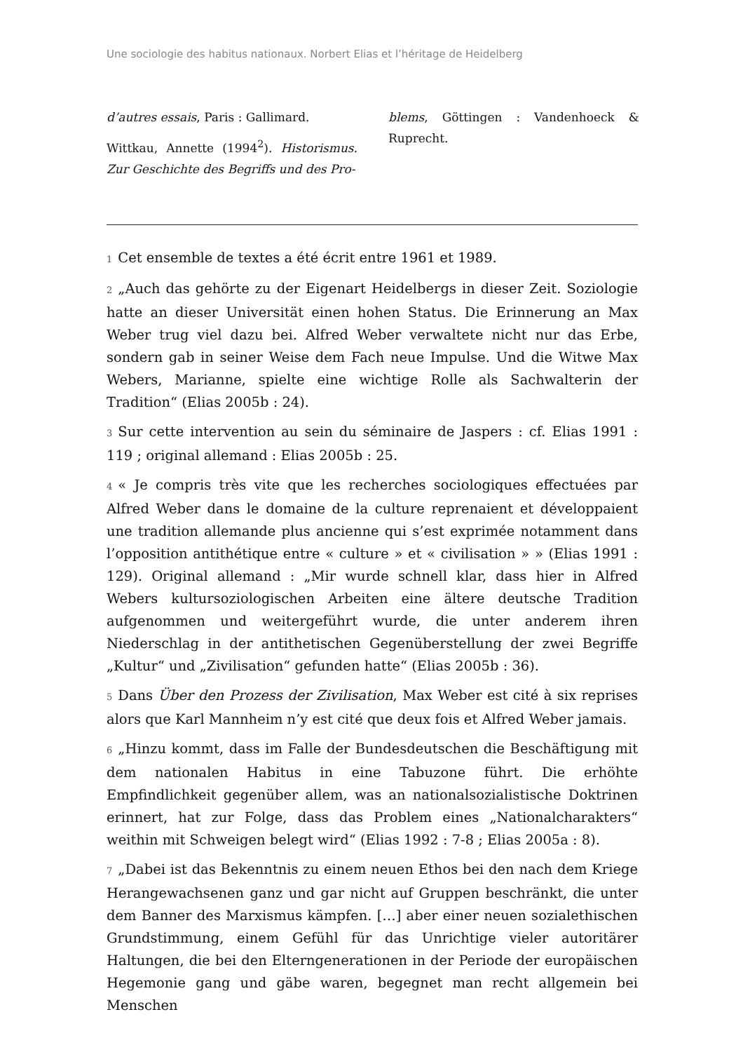Une sociologie des habitus nationaux. Norbert Elias et l’héritage de Heidelberg
d’autres essais, Paris : Gallimard.
Wittkau, Annette (1994<sup>2</sup>). Historismus. Zur Geschichte des Begriffs und des Pro-
blems, Göttingen : Vandenhoeck & Ruprecht.
1 Cet ensemble de textes a été écrit entre 1961 et 1989.
2 „Auch das gehörte zu der Eigenart Heidelbergs in dieser Zeit. Soziologie hatte an dieser Universität einen hohen Status. Die Erinnerung an Max Weber trug viel dazu bei. Alfred Weber verwaltete nicht nur das Erbe, sondern gab in seiner Weise dem Fach neue Impulse. Und die Witwe Max Webers, Marianne, spielte eine wichtige Rolle als Sachwalterin der Tradition“ (Elias 2005b : 24).
3 Sur cette intervention au sein du séminaire de Jaspers : cf. Elias 1991 : 119 ; original allemand : Elias 2005b : 25.
4 « Je compris très vite que les recherches sociologiques effectuées par Alfred Weber dans le domaine de la culture reprenaient et développaient une tradition allemande plus ancienne qui s’est exprimée notamment dans l’opposition antithétique entre « culture » et « civilisation » » (Elias 1991 : 129). Original allemand : „Mir wurde schnell klar, dass hier in Alfred Webers kultursoziologischen Arbeiten eine ältere deutsche Tradition aufgenommen und weitergeführt wurde, die unter anderem ihren Niederschlag in der antithetischen Gegenüberstellung der zwei Begriffe „Kultur“ und „Zivilisation“ gefunden hatte“ (Elias 2005b : 36).
5 Dans Über den Prozess der Zivilisation, Max Weber est cité à six reprises alors que Karl Mannheim n’y est cité que deux fois et Alfred Weber jamais.
6 „Hinzu kommt, dass im Falle der Bundesdeutschen die Beschäftigung mit dem nationalen Habitus in eine Tabuzone führt. Die erhöhte Empfindlichkeit gegenüber allem, was an nationalsozialistische Doktrinen erinnert, hat zur Folge, dass das Problem eines „Nationalcharakters“ weithin mit Schweigen belegt wird“ (Elias 1992 : 7-8 ; Elias 2005a : 8).
7 „Dabei ist das Bekenntnis zu einem neuen Ethos bei den nach dem Kriege Herangewachsenen ganz und gar nicht auf Gruppen beschränkt, die unter dem Banner des Marxismus kämpfen. […] aber einer neuen sozialethischen Grundstimmung, einem Gefühl für das Unrichtige vieler autoritärer Haltungen, die bei den Elterngenerationen in der Periode der europäischen Hegemonie gang und gäbe waren, begegnet man recht allgemein bei Menschen